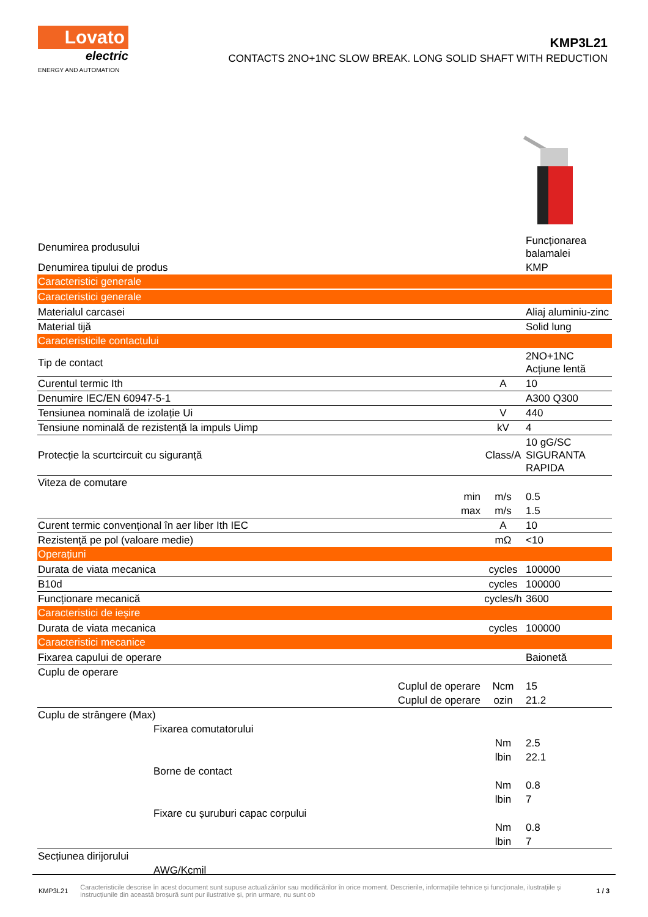Lovato
electric
ENERGY AND AUTOMATION
KMP3L21
CONTACTS 2NO+1NC SLOW BREAK. LONG SOLID SHAFT WITH REDUCTION
| Denumirea produsului | | | Funcționarea balamalei |
| Denumirea tipului de produs | | | KMP |
| Caracteristici generale | | | |
| Caracteristici generale | | | |
| Materialul carcasei | | | Aliaj aluminiu-zinc |
| Material tijă | | | Solid lung |
| Caracteristicile contactului | | | |
| Tip de contact | | | 2NO+1NC Acțiune lentă |
| Curentul termic Ith | | A | 10 |
| Denumire IEC/EN 60947-5-1 | | | A300 Q300 |
| Tensiunea nominală de izolație Ui | | V | 440 |
| Tensiune nominală de rezistență la impuls Uimp | | kV | 4 |
| Protecție la scurtcircuit cu siguranță | | Class/A | 10 gG/SC SIGURANTA RAPIDA |
| Viteza de comutare | | | |
| | min | m/s | 0.5 |
| | max | m/s | 1.5 |
| Curent termic convențional în aer liber Ith IEC | | A | 10 |
| Rezistență pe pol (valoare medie) | | mΩ | <10 |
| Operațiuni | | | |
| Durata de viata mecanica | | cycles | 100000 |
| B10d | | cycles | 100000 |
| Funcționare mecanică | | cycles/h | 3600 |
| Caracteristici de ieșire | | | |
| Durata de viata mecanica | | cycles | 100000 |
| Caracteristici mecanice | | | |
| Fixarea capului de operare | | | Baionetă |
| Cuplu de operare | | | |
| | Cuplul de operare | Ncm | 15 |
| | Cuplul de operare | ozin | 21.2 |
| Cuplu de strângere (Max) | | | |
| Fixarea comutatorului | | | |
| | | Nm | 2.5 |
| | | lbin | 22.1 |
| Borne de contact | | | |
| | | Nm | 0.8 |
| | | lbin | 7 |
| Fixare cu șuruburi capac corpului | | | |
| | | Nm | 0.8 |
| | | lbin | 7 |
| Secțiunea dirijorului | | | |
| AWG/Kcmil | | | |
KMP3L21 Caracteristicile descrise în acest document sunt supuse actualizărilor sau modificărilor în orice moment. Descrierile, informațiile tehnice și funcționale, ilustrațiile și instrucțiunile din această broșură sunt pur ilustrative și, prin urmare, nu sunt ob 1 / 3